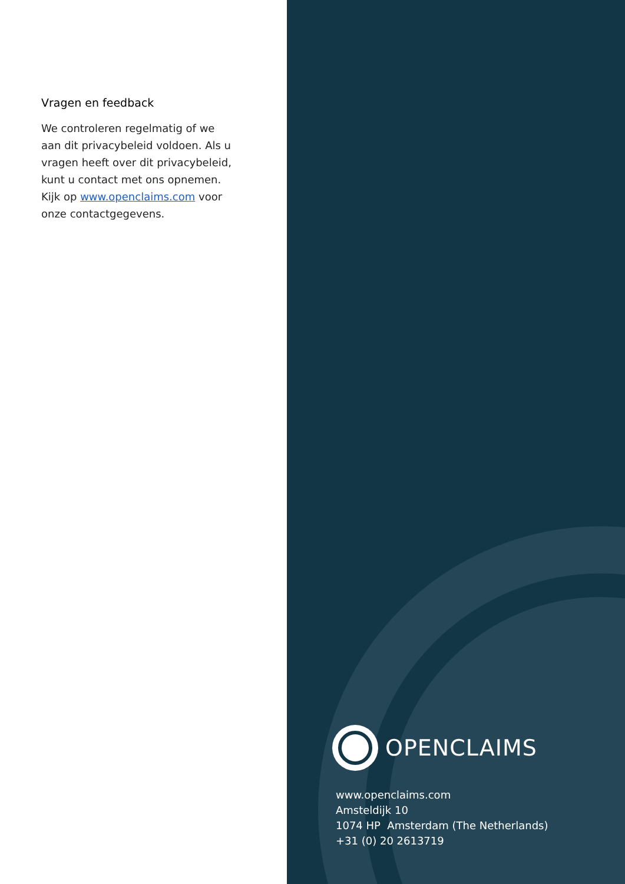Vragen en feedback
We controleren regelmatig of we aan dit privacybeleid voldoen. Als u vragen heeft over dit privacybeleid, kunt u contact met ons opnemen. Kijk op www.openclaims.com voor onze contactgegevens.
OPENCLAIMS
www.openclaims.com
Amsteldijk 10
1074 HP Amsterdam (The Netherlands)
+31 (0) 20 2613719